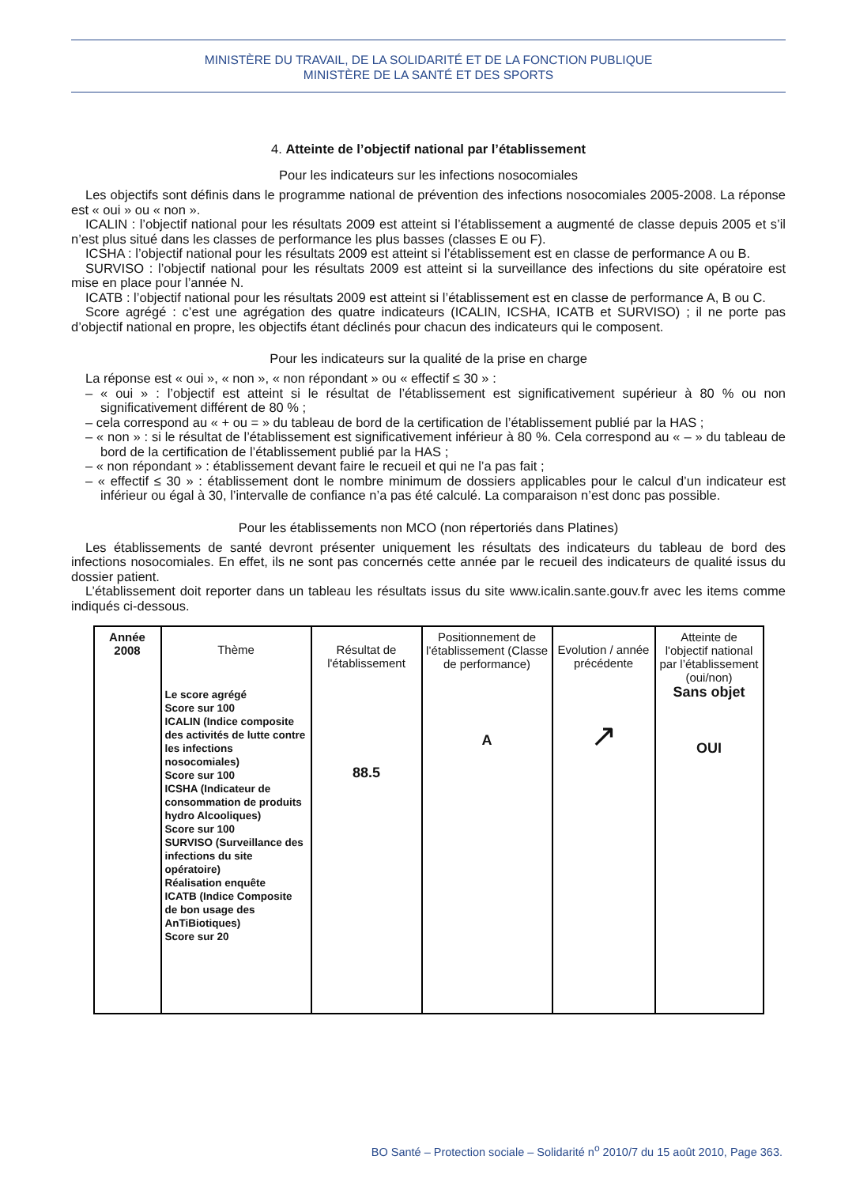MINISTÈRE DU TRAVAIL, DE LA SOLIDARITÉ ET DE LA FONCTION PUBLIQUE
MINISTÈRE DE LA SANTÉ ET DES SPORTS
4. Atteinte de l’objectif national par l’établissement
Pour les indicateurs sur les infections nosocomiales
Les objectifs sont définis dans le programme national de prévention des infections nosocomiales 2005-2008. La réponse est « oui » ou « non ».
ICALIN : l’objectif national pour les résultats 2009 est atteint si l’établissement a augmenté de classe depuis 2005 et s’il n’est plus situé dans les classes de performance les plus basses (classes E ou F).
ICSHA : l’objectif national pour les résultats 2009 est atteint si l’établissement est en classe de performance A ou B.
SURVISO : l’objectif national pour les résultats 2009 est atteint si la surveillance des infections du site opératoire est mise en place pour l’année N.
ICATB : l’objectif national pour les résultats 2009 est atteint si l’établissement est en classe de performance A, B ou C.
Score agrégé : c’est une agrégation des quatre indicateurs (ICALIN, ICSHA, ICATB et SURVISO) ; il ne porte pas d’objectif national en propre, les objectifs étant déclinés pour chacun des indicateurs qui le composent.
Pour les indicateurs sur la qualité de la prise en charge
La réponse est « oui », « non », « non répondant » ou « effectif ≤ 30 » :
– « oui » : l’objectif est atteint si le résultat de l’établissement est significativement supérieur à 80 % ou non significativement différent de 80 % ;
– cela correspond au « + ou = » du tableau de bord de la certification de l’établissement publié par la HAS ;
– « non » : si le résultat de l’établissement est significativement inférieur à 80 %. Cela correspond au « – » du tableau de bord de la certification de l’établissement publié par la HAS ;
– « non répondant » : établissement devant faire le recueil et qui ne l’a pas fait ;
– « effectif ≤ 30 » : établissement dont le nombre minimum de dossiers applicables pour le calcul d’un indicateur est inférieur ou égal à 30, l’intervalle de confiance n’a pas été calculé. La comparaison n’est donc pas possible.
Pour les établissements non MCO (non répertoriés dans Platines)
Les établissements de santé devront présenter uniquement les résultats des indicateurs du tableau de bord des infections nosocomiales. En effet, ils ne sont pas concernés cette année par le recueil des indicateurs de qualité issus du dossier patient.
L’établissement doit reporter dans un tableau les résultats issus du site www.icalin.sante.gouv.fr avec les items comme indiqués ci-dessous.
| Année 2008 | Thème Le score agrégé Score sur 100 ICALIN (Indice composite des activités de lutte contre les infections nosocomiales) Score sur 100 ICSHA (Indicateur de consommation de produits hydro Alcooliques) Score sur 100 SURVISO (Surveillance des infections du site opératoire) Réalisation enquête ICATB (Indice Composite de bon usage des AnTiBiotiques) Score sur 20 | Résultat de l'établissement 88.5 | Positionnement de l’établissement (Classe de performance) A | Evolution / année précédente ↗ | Atteinte de l'objectif national par l’établissement (oui/non) Sans objet OUI |
BO Santé – Protection sociale – Solidarité n<sup>o</sup> 2010/7 du 15 août 2010, Page 363.